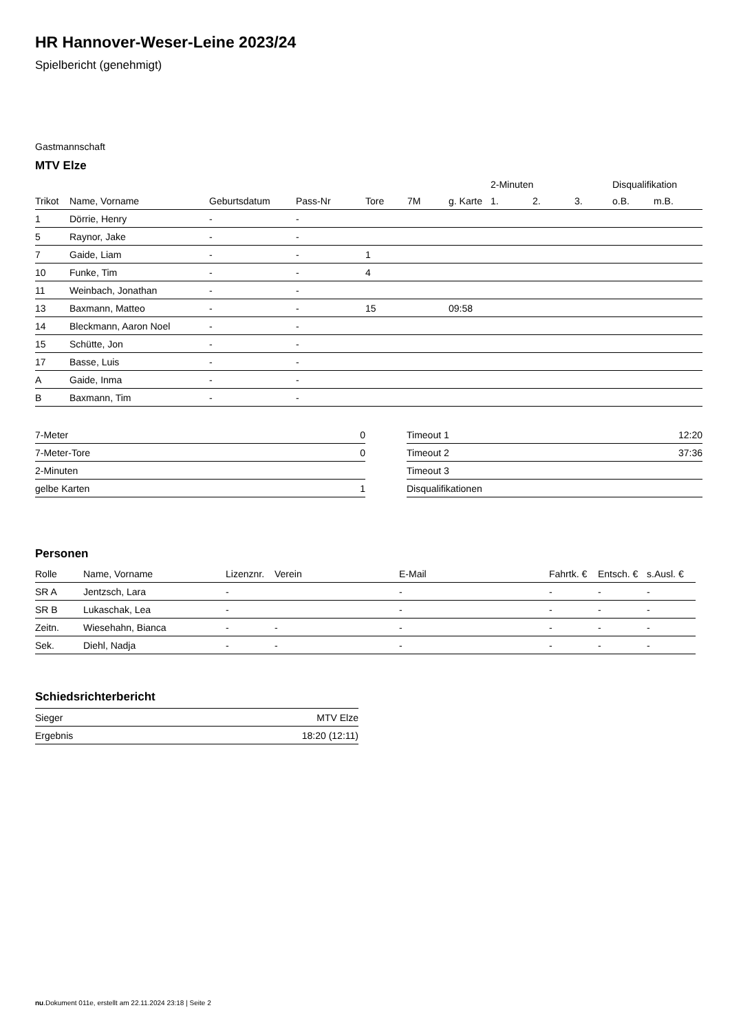HR Hannover-Weser-Leine 2023/24
Spielbericht (genehmigt)
Gastmannschaft
MTV Elze
| | | | | | | | 2-Minuten | | | Disqualifikation | |
| --- | --- | --- | --- | --- | --- | --- | --- | --- | --- | --- | --- |
| Trikot | Name, Vorname | Geburtsdatum | Pass-Nr | Tore | 7M | g. Karte | 1. | 2. | 3. | o.B. | m.B. |
| 1 | Dörrie, Henry | - | - | | | | | | | | |
| 5 | Raynor, Jake | - | - | | | | | | | | |
| 7 | Gaide, Liam | - | - | 1 | | | | | | | |
| 10 | Funke, Tim | - | - | 4 | | | | | | | |
| 11 | Weinbach, Jonathan | - | - | | | | | | | | |
| 13 | Baxmann, Matteo | - | - | 15 | | 09:58 | | | | | |
| 14 | Bleckmann, Aaron Noel | - | - | | | | | | | | |
| 15 | Schütte, Jon | - | - | | | | | | | | |
| 17 | Basse, Luis | - | - | | | | | | | | |
| A | Gaide, Inma | - | - | | | | | | | | |
| B | Baxmann, Tim | - | - | | | | | | | | |
| 7-Meter | 0 |
| 7-Meter-Tore | 0 |
| 2-Minuten | |
| gelbe Karten | 1 |
| Timeout 1 | 12:20 |
| Timeout 2 | 37:36 |
| Timeout 3 | |
| Disqualifikationen | |
Personen
| Rolle | Name, Vorname | Lizenznr. | Verein | E-Mail | Fahrtk. € | Entsch. € | s.Ausl. € |
| --- | --- | --- | --- | --- | --- | --- | --- |
| SR A | Jentzsch, Lara | - | | - | - | - | - |
| SR B | Lukaschak, Lea | - | | - | - | - | - |
| Zeitn. | Wiesehahn, Bianca | - | - | - | - | - | - |
| Sek. | Diehl, Nadja | - | - | - | - | - | - |
Schiedsrichterbericht
| Sieger | MTV Elze |
| Ergebnis | 18:20 (12:11) |
nu.Dokument 011e, erstellt am 22.11.2024 23:18 | Seite 2